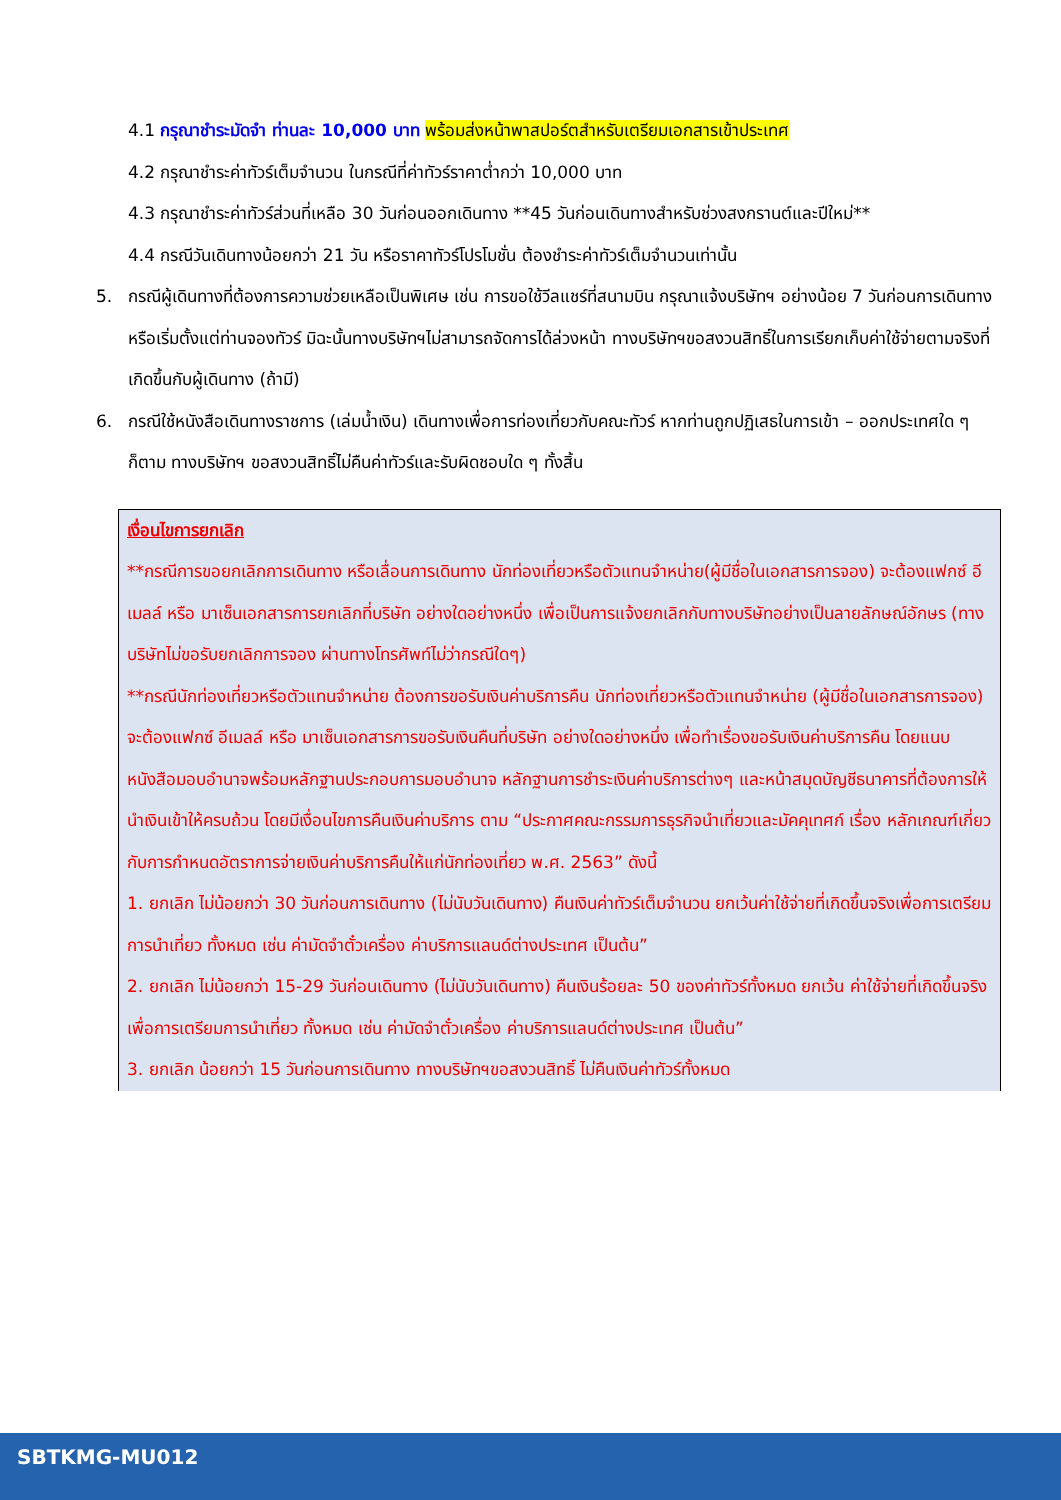4.1 กรุณาชำระมัดจำ ท่านละ 10,000 บาท พร้อมส่งหน้าพาสปอร์ตสำหรับเตรียมเอกสารเข้าประเทศ
4.2 กรุณาชำระค่าทัวร์เต็มจำนวน ในกรณีที่ค่าทัวร์ราคาต่ำกว่า 10,000 บาท
4.3 กรุณาชำระค่าทัวร์ส่วนที่เหลือ 30 วันก่อนออกเดินทาง **45 วันก่อนเดินทางสำหรับช่วงสงกรานต์และปีใหม่**
4.4 กรณีวันเดินทางน้อยกว่า 21 วัน หรือราคาทัวร์โปรโมชั่น ต้องชำระค่าทัวร์เต็มจำนวนเท่านั้น
5. กรณีผู้เดินทางที่ต้องการความช่วยเหลือเป็นพิเศษ เช่น การขอใช้วีลแชร์ที่สนามบิน กรุณาแจ้งบริษัทฯ อย่างน้อย 7 วันก่อนการเดินทาง หรือเริ่มตั้งแต่ท่านจองทัวร์ มิฉะนั้นทางบริษัทฯไม่สามารถจัดการได้ล่วงหน้า ทางบริษัทฯขอสงวนสิทธิ์ในการเรียกเก็บค่าใช้จ่ายตามจริงที่เกิดขึ้นกับผู้เดินทาง (ถ้ามี)
6. กรณีใช้หนังสือเดินทางราชการ (เล่มน้ำเงิน) เดินทางเพื่อการท่องเที่ยวกับคณะทัวร์ หากท่านถูกปฏิเสธในการเข้า – ออกประเทศใด ๆ ก็ตาม ทางบริษัทฯ ขอสงวนสิทธิ์ไม่คืนค่าทัวร์และรับผิดชอบใด ๆ ทั้งสิ้น
เงื่อนไขการยกเลิก
**กรณีการขอยกเลิกการเดินทาง หรือเลื่อนการเดินทาง นักท่องเที่ยวหรือตัวแทนจำหน่าย(ผู้มีชื่อในเอกสารการจอง) จะต้องแฟกซ์ อีเมลล์ หรือ มาเซ็นเอกสารการยกเลิกที่บริษัท อย่างใดอย่างหนึ่ง เพื่อเป็นการแจ้งยกเลิกกับทางบริษัทอย่างเป็นลายลักษณ์อักษร (ทางบริษัทไม่ขอรับยกเลิกการจอง ผ่านทางโทรศัพท์ไม่ว่ากรณีใดๆ)
**กรณีนักท่องเที่ยวหรือตัวแทนจำหน่าย ต้องการขอรับเงินค่าบริการคืน นักท่องเที่ยวหรือตัวแทนจำหน่าย (ผู้มีชื่อในเอกสารการจอง) จะต้องแฟกซ์ อีเมลล์ หรือ มาเซ็นเอกสารการขอรับเงินคืนที่บริษัท อย่างใดอย่างหนึ่ง เพื่อทำเรื่องขอรับเงินค่าบริการคืน โดยแนบหนังสือมอบอำนาจพร้อมหลักฐานประกอบการมอบอำนาจ หลักฐานการชำระเงินค่าบริการต่างๆ และหน้าสมุดบัญชีธนาคารที่ต้องการให้นำเงินเข้าให้ครบถ้วน โดยมีเงื่อนไขการคืนเงินค่าบริการ ตาม “ประกาศคณะกรรมการธุรกิจนำเที่ยวและมัคคุเทศก์ เรื่อง หลักเกณฑ์เกี่ยวกับการกำหนดอัตราการจ่ายเงินค่าบริการคืนให้แก่นักท่องเที่ยว พ.ศ. 2563” ดังนี้
1. ยกเลิก ไม่น้อยกว่า 30 วันก่อนการเดินทาง (ไม่นับวันเดินทาง) คืนเงินค่าทัวร์เต็มจำนวน ยกเว้นค่าใช้จ่ายที่เกิดขึ้นจริงเพื่อการเตรียมการนำเที่ยว ทั้งหมด เช่น ค่ามัดจำตั๋วเครื่อง ค่าบริการแลนด์ต่างประเทศ เป็นต้น”
2. ยกเลิก ไม่น้อยกว่า 15-29 วันก่อนเดินทาง (ไม่นับวันเดินทาง) คืนเงินร้อยละ 50 ของค่าทัวร์ทั้งหมด ยกเว้น ค่าใช้จ่ายที่เกิดขึ้นจริงเพื่อการเตรียมการนำเที่ยว ทั้งหมด เช่น ค่ามัดจำตั๋วเครื่อง ค่าบริการแลนด์ต่างประเทศ เป็นต้น”
3. ยกเลิก น้อยกว่า 15 วันก่อนการเดินทาง ทางบริษัทฯขอสงวนสิทธิ์ ไม่คืนเงินค่าทัวร์ทั้งหมด
SBTKMG-MU012